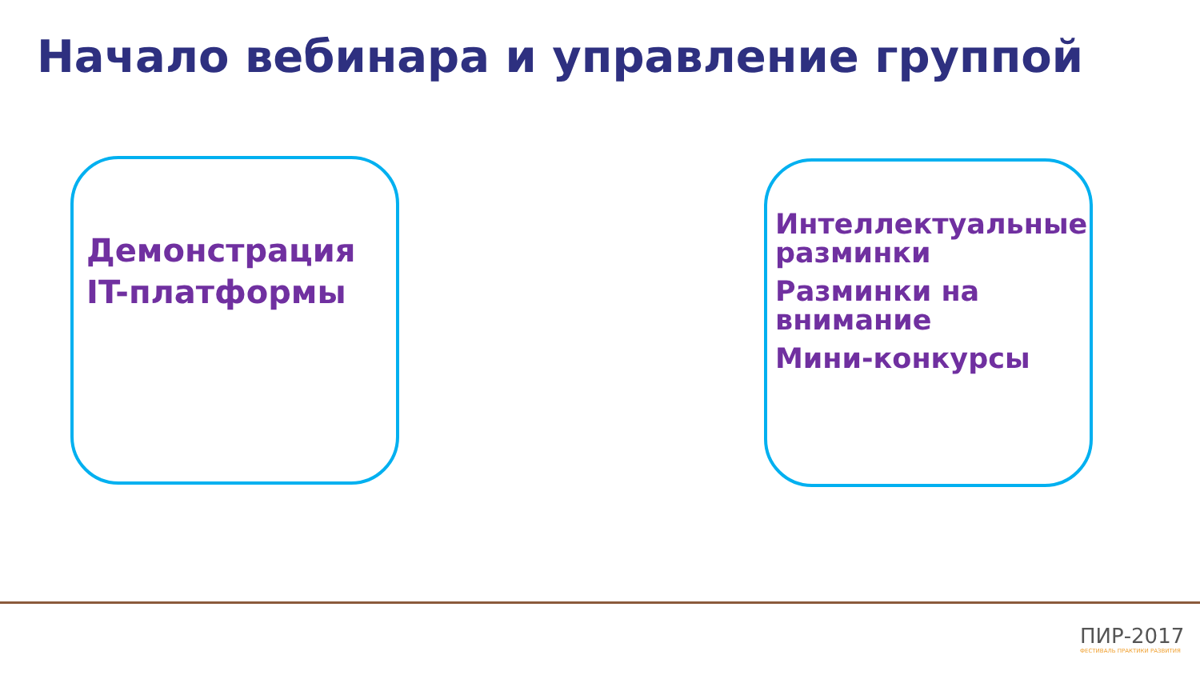Начало вебинара и управление группой
Демонстрация IT-платформы
Интеллектуальные разминки
Разминки на внимание
Мини-конкурсы
ПИР-2017
ФЕСТИВАЛЬ ПРАКТИКИ РАЗВИТИЯ